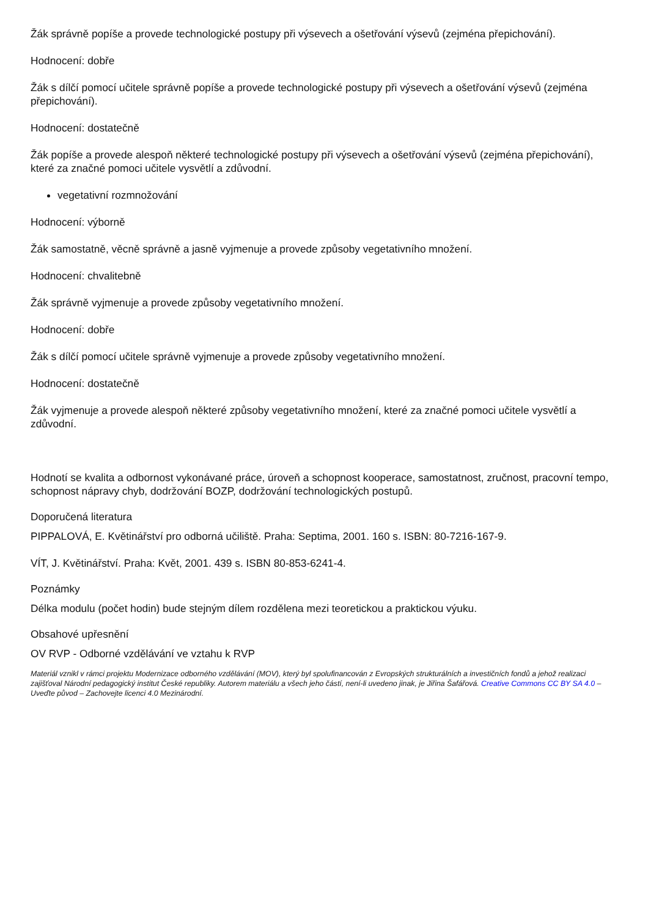Žák správně popíše a provede technologické postupy při výsevech a ošetřování výsevů (zejména přepichování).
Hodnocení: dobře
Žák s dílčí pomocí učitele správně popíše a provede technologické postupy při výsevech a ošetřování výsevů (zejména přepichování).
Hodnocení: dostatečně
Žák popíše a provede alespoň některé technologické postupy při výsevech a ošetřování výsevů (zejména přepichování), které za značné pomoci učitele vysvětlí a zdůvodní.
vegetativní rozmnožování
Hodnocení: výborně
Žák samostatně, věcně správně a jasně vyjmenuje a provede způsoby vegetativního množení.
Hodnocení: chvalitebně
Žák správně vyjmenuje a provede způsoby vegetativního množení.
Hodnocení: dobře
Žák s dílčí pomocí učitele správně vyjmenuje a provede způsoby vegetativního množení.
Hodnocení: dostatečně
Žák vyjmenuje a provede alespoň některé způsoby vegetativního množení, které za značné pomoci učitele vysvětlí a zdůvodní.
Hodnotí se kvalita a odbornost vykonávané práce, úroveň a schopnost kooperace, samostatnost, zručnost, pracovní tempo, schopnost nápravy chyb, dodržování BOZP, dodržování technologických postupů.
Doporučená literatura
PIPPALOVÁ, E. Květinářství pro odborná učiliště. Praha: Septima, 2001. 160 s. ISBN: 80-7216-167-9.
VÍT, J. Květinářství. Praha: Květ, 2001. 439 s. ISBN 80-853-6241-4.
Poznámky
Délka modulu (počet hodin) bude stejným dílem rozdělena mezi teoretickou a praktickou výuku.
Obsahové upřesnění
OV RVP - Odborné vzdělávání ve vztahu k RVP
Materiál vznikl v rámci projektu Modernizace odborného vzdělávání (MOV), který byl spolufinancován z Evropských strukturálních a investičních fondů a jehož realizaci zajišťoval Národní pedagogický institut České republiky. Autorem materiálu a všech jeho částí, není-li uvedeno jinak, je Jiřina Šafářová. Creative Commons CC BY SA 4.0 – Uveďte původ – Zachovejte licenci 4.0 Mezinárodní.